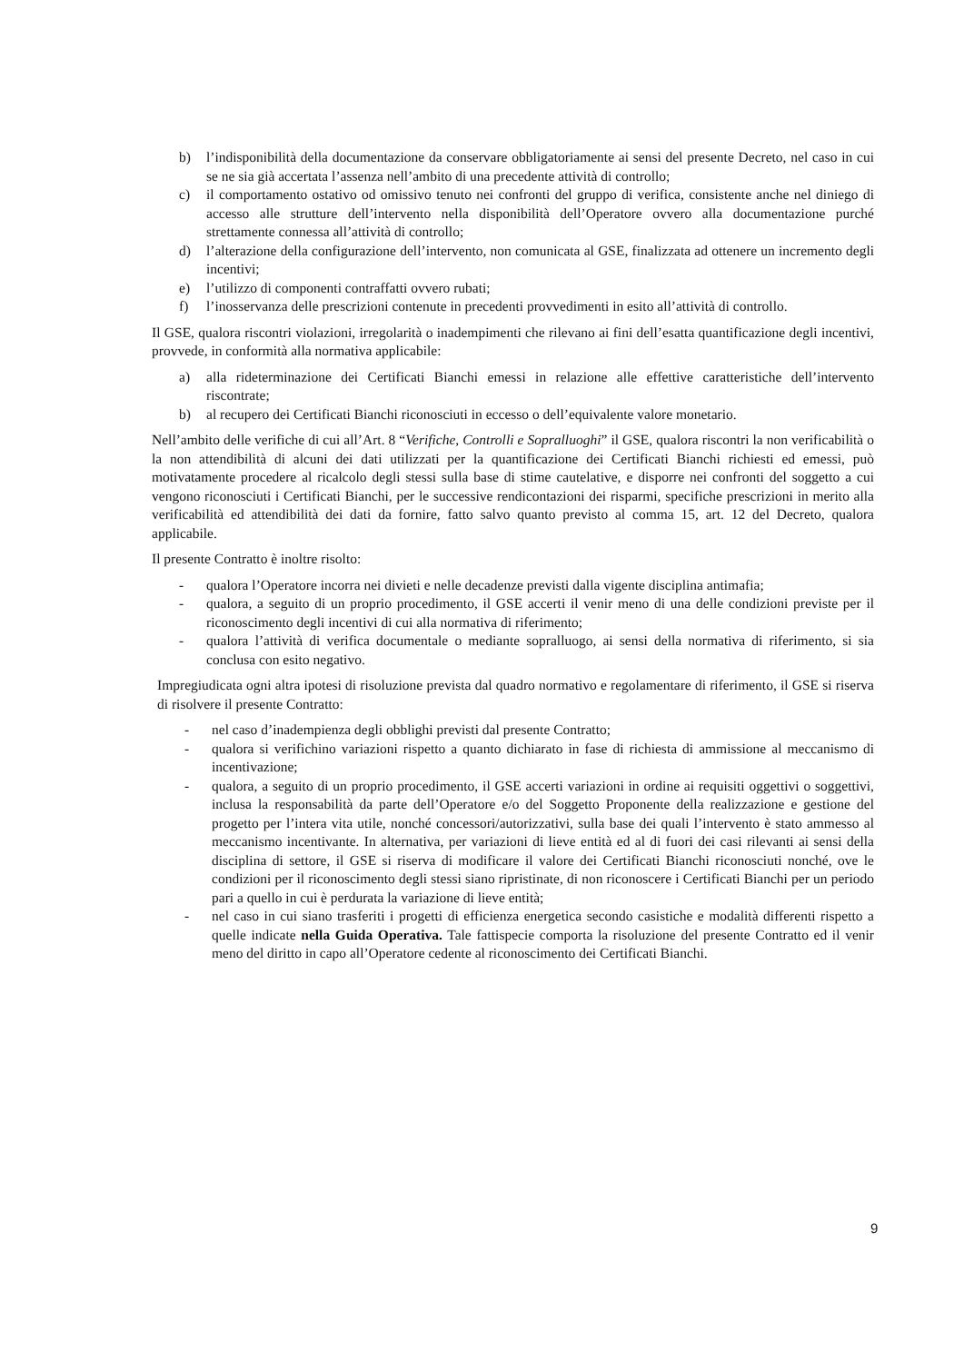b) l’indisponibilità della documentazione da conservare obbligatoriamente ai sensi del presente Decreto, nel caso in cui se ne sia già accertata l’assenza nell’ambito di una precedente attività di controllo;
c) il comportamento ostativo od omissivo tenuto nei confronti del gruppo di verifica, consistente anche nel diniego di accesso alle strutture dell’intervento nella disponibilità dell’Operatore ovvero alla documentazione purché strettamente connessa all’attività di controllo;
d) l’alterazione della configurazione dell’intervento, non comunicata al GSE, finalizzata ad ottenere un incremento degli incentivi;
e) l’utilizzo di componenti contraffatti ovvero rubati;
f) l’inosservanza delle prescrizioni contenute in precedenti provvedimenti in esito all’attività di controllo.
Il GSE, qualora riscontri violazioni, irregolarità o inadempimenti che rilevano ai fini dell’esatta quantificazione degli incentivi, provvede, in conformità alla normativa applicabile:
a) alla rideterminazione dei Certificati Bianchi emessi in relazione alle effettive caratteristiche dell’intervento riscontrate;
b) al recupero dei Certificati Bianchi riconosciuti in eccesso o dell’equivalente valore monetario.
Nell’ambito delle verifiche di cui all’Art. 8 “Verifiche, Controlli e Sopralluoghi” il GSE, qualora riscontri la non verificabilità o la non attendibilità di alcuni dei dati utilizzati per la quantificazione dei Certificati Bianchi richiesti ed emessi, può motivatamente procedere al ricalcolo degli stessi sulla base di stime cautelative, e disporre nei confronti del soggetto a cui vengono riconosciuti i Certificati Bianchi, per le successive rendicontazioni dei risparmi, specifiche prescrizioni in merito alla verificabilità ed attendibilità dei dati da fornire, fatto salvo quanto previsto al comma 15, art. 12 del Decreto, qualora applicabile.
Il presente Contratto è inoltre risolto:
- qualora l’Operatore incorra nei divieti e nelle decadenze previsti dalla vigente disciplina antimafia;
- qualora, a seguito di un proprio procedimento, il GSE accerti il venir meno di una delle condizioni previste per il riconoscimento degli incentivi di cui alla normativa di riferimento;
- qualora l’attività di verifica documentale o mediante sopralluogo, ai sensi della normativa di riferimento, si sia conclusa con esito negativo.
Impregiudicata ogni altra ipotesi di risoluzione prevista dal quadro normativo e regolamentare di riferimento, il GSE si riserva di risolvere il presente Contratto:
- nel caso d’inadempienza degli obblighi previsti dal presente Contratto;
- qualora si verifichino variazioni rispetto a quanto dichiarato in fase di richiesta di ammissione al meccanismo di incentivazione;
- qualora, a seguito di un proprio procedimento, il GSE accerti variazioni in ordine ai requisiti oggettivi o soggettivi, inclusa la responsabilità da parte dell’Operatore e/o del Soggetto Proponente della realizzazione e gestione del progetto per l’intera vita utile, nonché concessori/autorizzativi, sulla base dei quali l’intervento è stato ammesso al meccanismo incentivante. In alternativa, per variazioni di lieve entità ed al di fuori dei casi rilevanti ai sensi della disciplina di settore, il GSE si riserva di modificare il valore dei Certificati Bianchi riconosciuti nonché, ove le condizioni per il riconoscimento degli stessi siano ripristinate, di non riconoscere i Certificati Bianchi per un periodo pari a quello in cui è perdurata la variazione di lieve entità;
- nel caso in cui siano trasferiti i progetti di efficienza energetica secondo casistiche e modalità differenti rispetto a quelle indicate nella Guida Operativa. Tale fattispecie comporta la risoluzione del presente Contratto ed il venir meno del diritto in capo all’Operatore cedente al riconoscimento dei Certificati Bianchi.
9